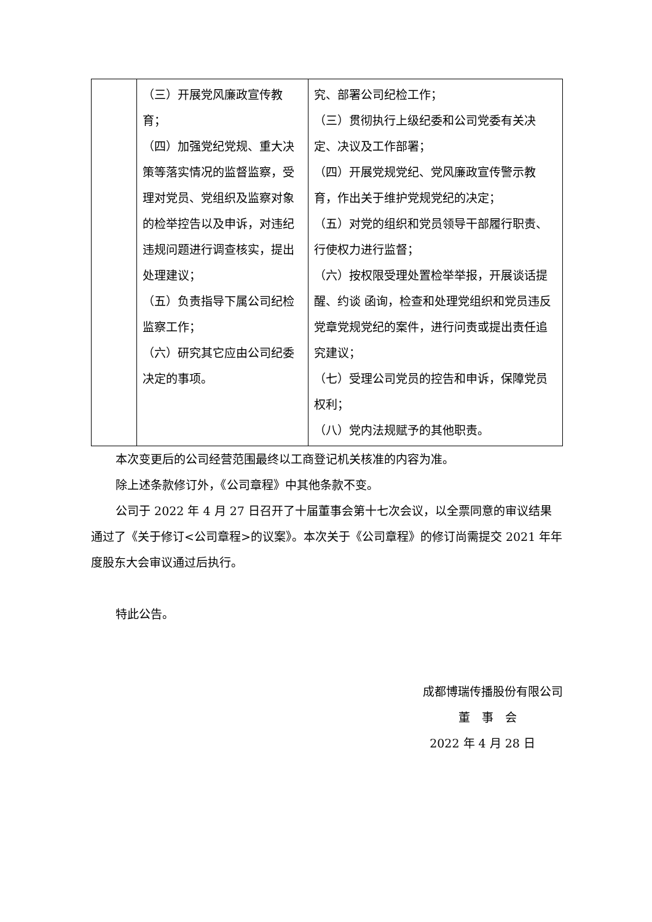| | （三）开展党风廉政宣传教育； （四）加强党纪党规、重大决策等落实情况的监督监察，受理对党员、党组织及监察对象的检举控告以及申诉，对违纪违规问题进行调查核实，提出处理建议； （五）负责指导下属公司纪检监察工作； （六）研究其它应由公司纪委决定的事项。 | 究、部署公司纪检工作； （三）贯彻执行上级纪委和公司党委有关决定、决议及工作部署； （四）开展党规党纪、党风廉政宣传警示教育，作出关于维护党规党纪的决定； （五）对党的组织和党员领导干部履行职责、行使权力进行监督； （六）按权限受理处置检举举报，开展谈话提醒、约谈 函询，检查和处理党组织和党员违反党章党规党纪的案件，进行问责或提出责任追究建议； （七）受理公司党员的控告和申诉，保障党员权利； （八）党内法规赋予的其他职责。 |
本次变更后的公司经营范围最终以工商登记机关核准的内容为准。
除上述条款修订外，《公司章程》中其他条款不变。
公司于 2022 年 4 月 27 日召开了十届董事会第十七次会议，以全票同意的审议结果通过了《关于修订<公司章程>的议案》。本次关于《公司章程》的修订尚需提交 2021 年年度股东大会审议通过后执行。
特此公告。
成都博瑞传播股份有限公司
董　事　会
2022 年 4 月 28 日